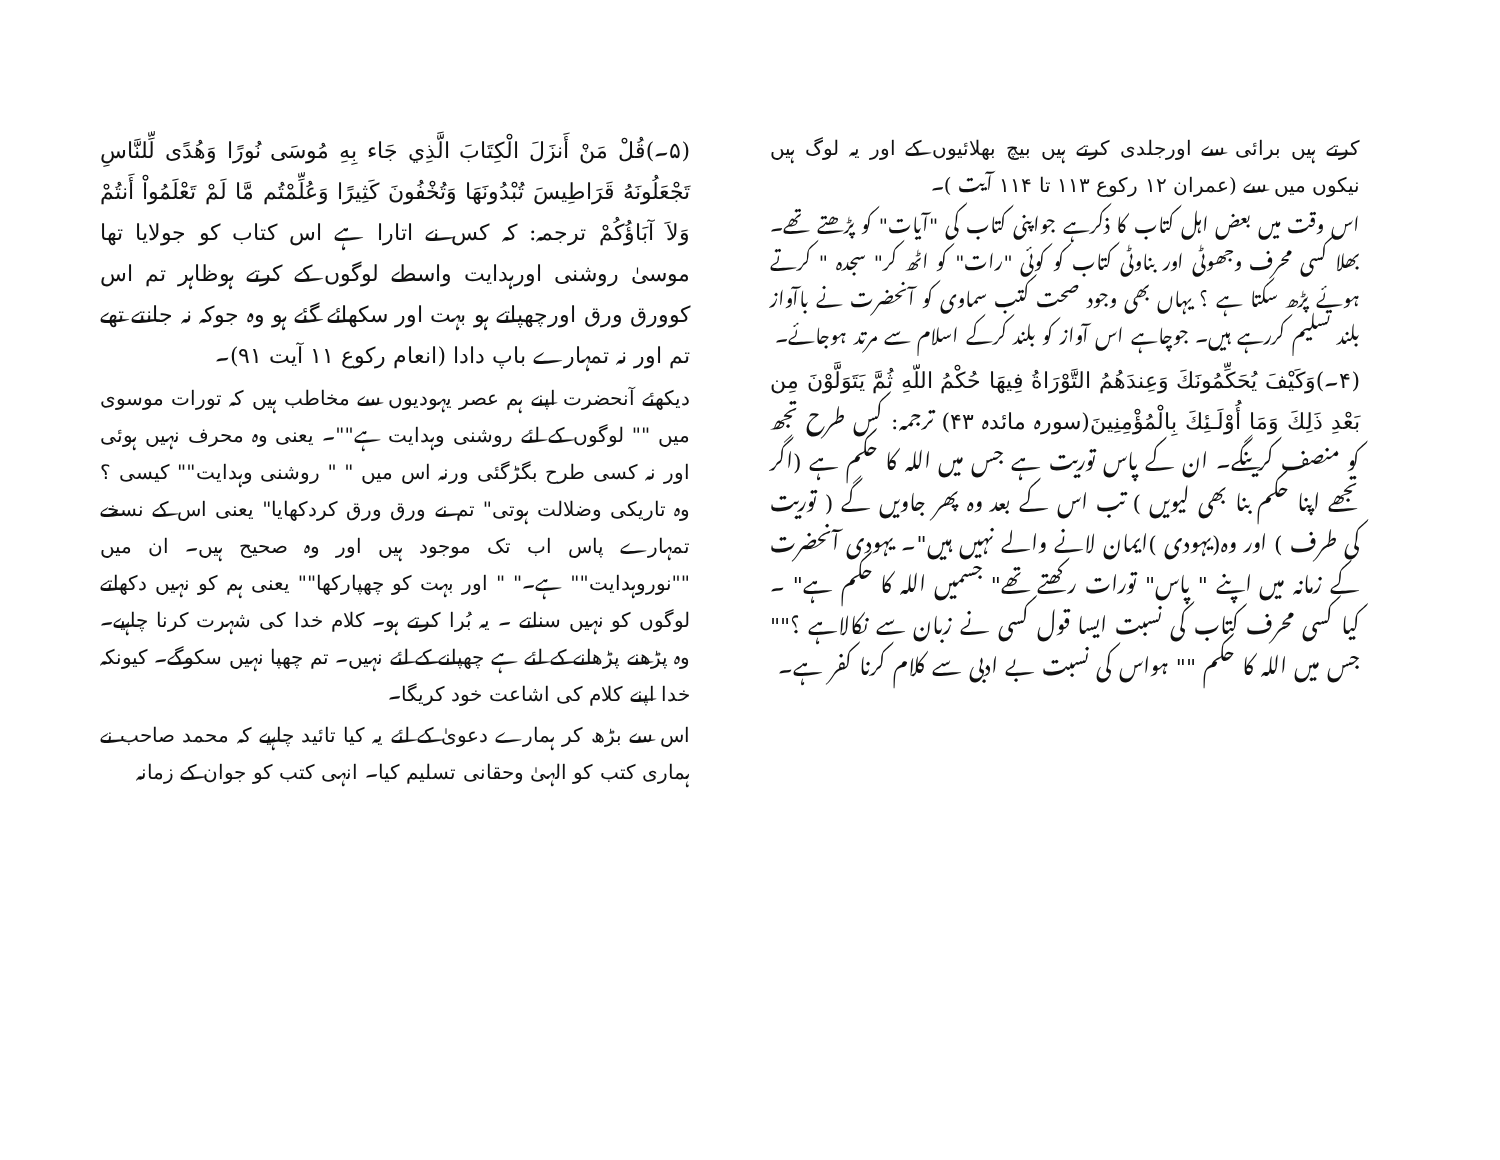کرتے ہیں برائی سے اورجلدی کرتے ہیں بیچ بھلائیوں کے اور یہ لوگ ہیں نیکوں میں سے (عمران ۱۲ رکوع ۱۱۳ تا ۱۱۴ آیت )۔
اس وقت میں بعض اہل کتاب کا ذکرہے جواپنی کتاب کی "آیات" کو پڑھتے تھے۔ بھلا کسی محرف وجھوٹی اور بناوٹی کتاب کو کوئی "رات" کو اٹھ کر" سجدہ " کرتے ہوئے پڑھ سکتا ہے ؟ یہاں بھی وجود صحت کتب سماوی کو آنحضرت نے باآواز بلند تسلیم کررہے ہیں۔ جوچاہے اس آواز کو بلند کرکے اسلام سے مرتد ہوجائے۔
(۴۔)وَكَيْفَ يُحَكِّمُونَكَ وَعِندَهُمُ التَّوْرَاةُ فِيهَا حُكْمُ اللّهِ ثُمَّ يَتَوَلَّوْنَ مِن بَعْدِ ذَلِكَ وَمَا أُوْلَـئِكَ بِالْمُؤْمِنِينَ(سورہ مائدہ ۴۳) ترجمہ: کس طرح تجھ کو منصف کرینگے۔ ان کے پاس توریت ہے جس میں اللہ کا حکم ہے (اگر تجھے اپنا حکم بنا بھی لیویں ) تب اس کے بعد وہ پھر جاویں گے ( توریت کی طرف ) اور وہ(یہودی )ایمان لانے والے نہیں ہیں"۔ یہودی آنحضرت کے زمانہ میں اپنے " پاس" تورات رکھتے تھے" جسمیں اللہ کا حکم ہے" ۔ کیا کسی محرف کتاب کی نسبت ایسا قول کسی نے زبان سے نکالاہے ؟"" جس میں اللہ کا حکم "" ہواس کی نسبت بے ادبی سے کلام کرنا کفر ہے۔
(۵۔)قُلْ مَنْ أَنزَلَ الْكِتَابَ الَّذِي جَاء بِهِ مُوسَى نُورًا وَهُدًى لِّلنَّاسِ تَجْعَلُونَهُ قَرَاطِيسَ تُبْدُونَهَا وَتُخْفُونَ كَثِيرًا وَعُلِّمْتُم مَّا لَمْ تَعْلَمُواْ أَنتُمْ وَلاَ آبَاؤُكُمْ ترجمہ: کہ کس نے اتارا ہے اس کتاب کو جولایا تھا موسیٰ روشنی اورہدایت واسطے لوگوں کے کرتے ہوظاہر تم اس کوورق ورق اورچھپاتے ہو بہت اور سکھائے گئے ہو وہ جوکہ نہ جانتے تھے تم اور نہ تمہارے باپ دادا (انعام رکوع ۱۱ آیت ۹۱)۔
دیکھئے آنحضرت اپنے ہم عصر یہودیوں سے مخاطب ہیں کہ تورات موسوی میں "" لوگوں کے لئے روشنی وہدایت ہے""۔ یعنی وہ محرف نہیں ہوئی اور نہ کسی طرح بگڑگئی ورنہ اس میں " " روشنی وہدایت"" کیسی ؟ وہ تاریکی وضلالت ہوتی" تم نے ورق ورق کردکھایا" یعنی اس کے نسخے تمہارے پاس اب تک موجود ہیں اور وہ صحیح ہیں۔ ان میں ""نوروہدایت"" ہے۔" " اور بہت کو چھپارکھا"" یعنی ہم کو نہیں دکھاتے لوگوں کو نہیں سناتے ۔ یہ بُرا کرتے ہو۔ کلام خدا کی شہرت کرنا چاہیے۔ وہ پڑھنے پڑھانے کے لئے ہے چھپانے کے لئے نہیں۔ تم چھپا نہیں سکوگے۔ کیونکہ خدا اپنے کلام کی اشاعت خود کریگا۔
اس سے بڑھ کر ہمارے دعویٰ کے لئے یہ کیا تائید چاہیے کہ محمد صاحب نے ہماری کتب کو الہیٰ وحقانی تسلیم کیا۔ انہی کتب کو جوان کے زمانہ